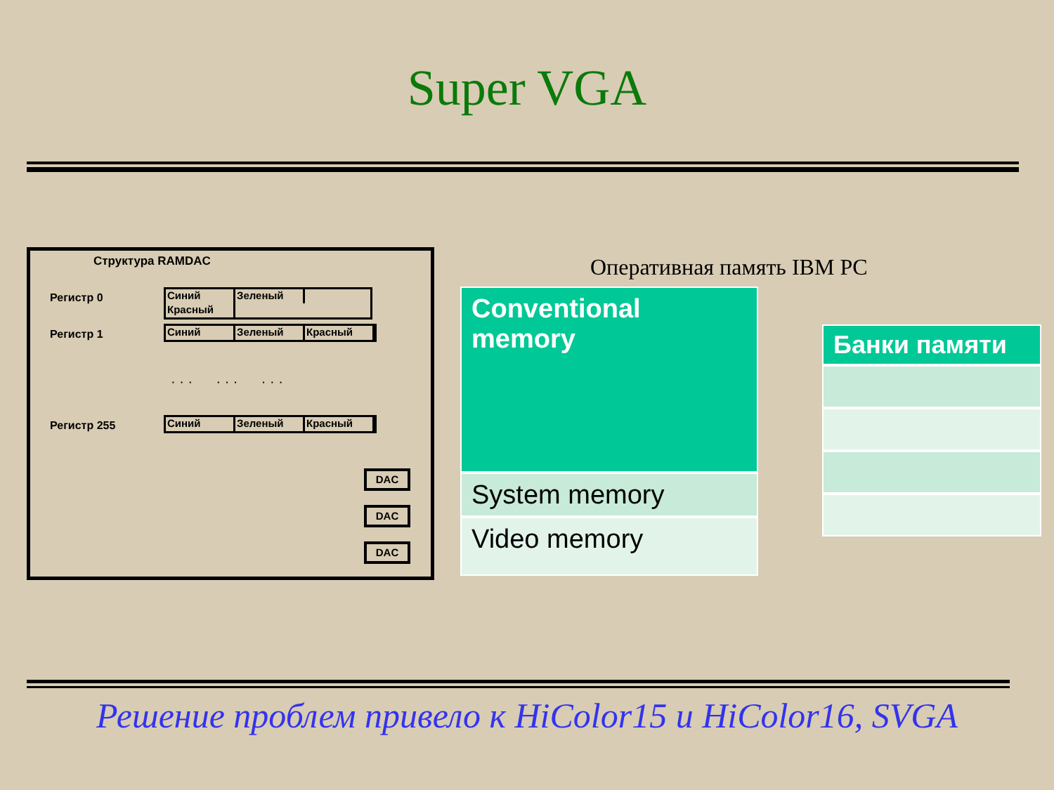Super VGA
Структура RAMDAC
Регистр 0
Синий
Зеленый
Красный
Регистр 1
Синий Зеленый Красный
· · · · · · · · ·
Регистр 255
Синий Зеленый Красный
DAC
DAC
DAC
Оперативная память IBM PC
Conventional memory
System memory
Video memory
Банки памяти
Решение проблем привело к HiColor15 и HiColor16, SVGA